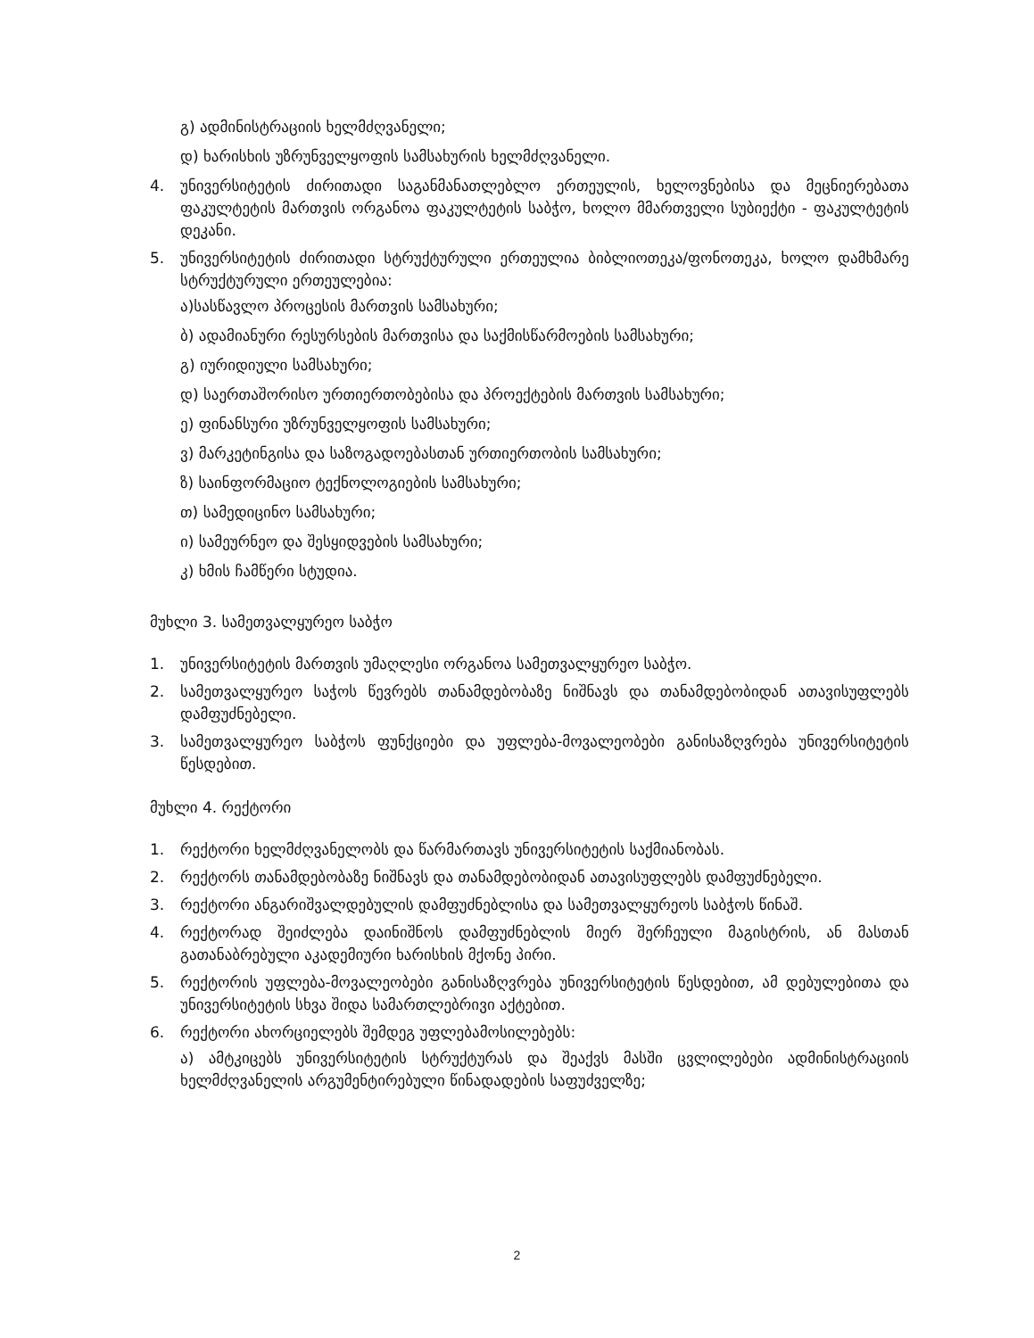გ) ადმინისტრაციის ხელმძღვანელი;
დ) ხარისხის უზრუნველყოფის სამსახურის ხელმძღვანელი.
4. უნივერსიტეტის ძირითადი საგანმანათლებლო ერთეულის, ხელოვნებისა და მეცნიერებათა ფაკულტეტის მართვის ორგანოა ფაკულტეტის საბჭო, ხოლო მმართველი სუბიექტი - ფაკულტეტის დეკანი.
5. უნივერსიტეტის ძირითადი სტრუქტურული ერთეულია ბიბლიოთეკა/ფონოთეკა, ხოლო დამხმარე სტრუქტურული ერთეულებია:
ა)სასწავლო პროცესის მართვის სამსახური;
ბ) ადამიანური რესურსების მართვისა და საქმისწარმოების სამსახური;
გ) იურიდიული სამსახური;
დ) საერთაშორისო ურთიერთობებისა და პროექტების მართვის სამსახური;
ე) ფინანსური უზრუნველყოფის სამსახური;
ვ) მარკეტინგისა და საზოგადოებასთან ურთიერთობის სამსახური;
ზ) საინფორმაციო ტექნოლოგიების სამსახური;
თ) სამედიცინო სამსახური;
ი) სამეურნეო და შესყიდვების სამსახური;
კ) ხმის ჩამწერი სტუდია.
მუხლი 3. სამეთვალყურეო საბჭო
1. უნივერსიტეტის მართვის უმაღლესი ორგანოა სამეთვალყურეო საბჭო.
2. სამეთვალყურეო საჭოს წევრებს თანამდებობაზე ნიშნავს და თანამდებობიდან ათავისუფლებს დამფუძნებელი.
3. სამეთვალყურეო საბჭოს ფუნქციები და უფლება-მოვალეობები განისაზღვრება უნივერსიტეტის წესდებით.
მუხლი 4. რექტორი
1. რექტორი ხელმძღვანელობს და წარმართავს უნივერსიტეტის საქმიანობას.
2. რექტორს თანამდებობაზე ნიშნავს და თანამდებობიდან ათავისუფლებს დამფუძნებელი.
3. რექტორი ანგარიშვალდებულის დამფუძნებლისა და სამეთვალყურეოს საბჭოს წინაშ.
4. რექტორად შეიძლება დაინიშნოს დამფუძნებლის მიერ შერჩეული მაგისტრის, ან მასთან გათანაბრებული აკადემიური ხარისხის მქონე პირი.
5. რექტორის უფლება-მოვალეობები განისაზღვრება უნივერსიტეტის წესდებით, ამ დებულებითა და უნივერსიტეტის სხვა შიდა სამართლებრივი აქტებით.
6. რექტორი ახორციელებს შემდეგ უფლებამოსილებებს:
ა) ამტკიცებს უნივერსიტეტის სტრუქტურას და შეაქვს მასში ცვლილებები ადმინისტრაციის ხელმძღვანელის არგუმენტირებული წინადადების საფუძველზე;
2